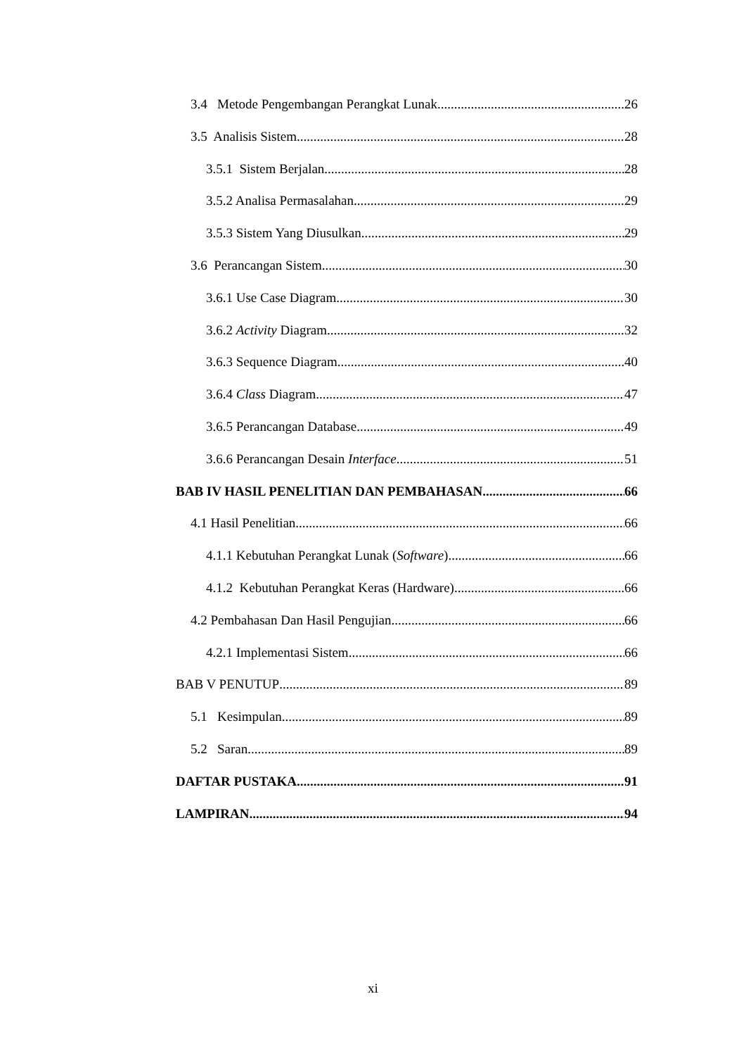3.4 Metode Pengembangan Perangkat Lunak 26
3.5 Analisis Sistem 28
3.5.1 Sistem Berjalan 28
3.5.2 Analisa Permasalahan 29
3.5.3 Sistem Yang Diusulkan 29
3.6 Perancangan Sistem 30
3.6.1 Use Case Diagram 30
3.6.2 Activity Diagram 32
3.6.3 Sequence Diagram 40
3.6.4 Class Diagram 47
3.6.5 Perancangan Database 49
3.6.6 Perancangan Desain Interface 51
BAB IV HASIL PENELITIAN DAN PEMBAHASAN 66
4.1 Hasil Penelitian 66
4.1.1 Kebutuhan Perangkat Lunak (Software) 66
4.1.2 Kebutuhan Perangkat Keras (Hardware) 66
4.2 Pembahasan Dan Hasil Pengujian 66
4.2.1 Implementasi Sistem 66
BAB V PENUTUP 89
5.1 Kesimpulan 89
5.2 Saran 89
DAFTAR PUSTAKA 91
LAMPIRAN 94
xi